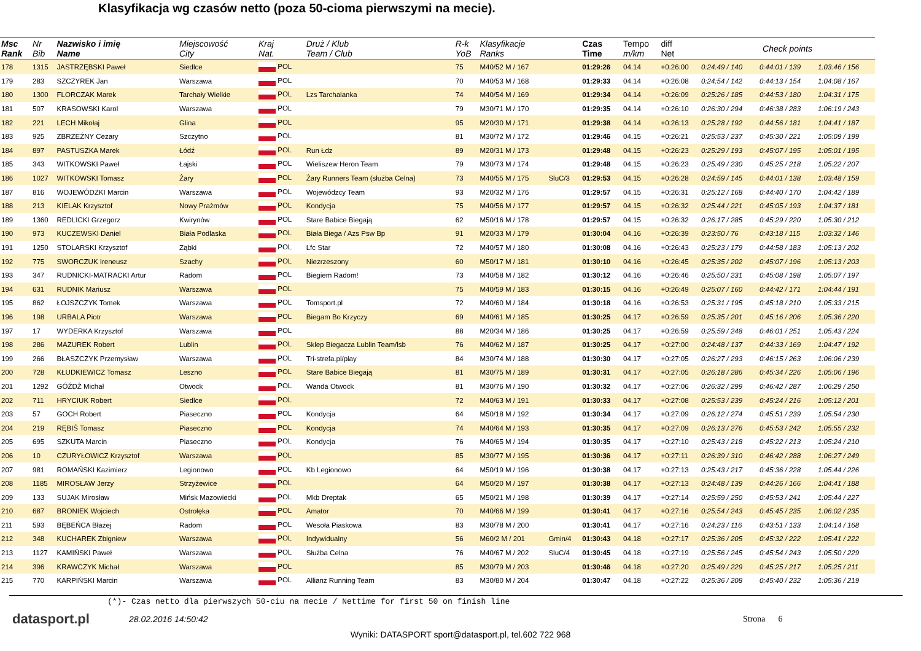Klasyfikacja wg czasów netto (poza 50-cioma pierwszymi na mecie).
| Msc Rank | Nr Bib | Nazwisko i imię Name | Miejscowość City | Kraj Nat. | Druż / Klub Team / Club | R-k YoB | Klasyfikacje Ranks | | Czas Time | Tempo m/km | diff Net | Check points | | |
| --- | --- | --- | --- | --- | --- | --- | --- | --- | --- | --- | --- | --- | --- | --- |
| 178 | 1315 | JASTRZĘBSKI Paweł | Siedlce | POL | | 75 | M40/52 M / 167 | | 01:29:26 | 04.14 | +0:26:00 | 0:24:49 / 140 | 0:44:01 / 139 | 1:03:46 / 156 |
| 179 | 283 | SZCZYREK Jan | Warszawa | POL | | 70 | M40/53 M / 168 | | 01:29:33 | 04.14 | +0:26:08 | 0:24:54 / 142 | 0:44:13 / 154 | 1:04:08 / 167 |
| 180 | 1300 | FLORCZAK Marek | Tarchały Wielkie | POL | Lzs Tarchalanka | 74 | M40/54 M / 169 | | 01:29:34 | 04.14 | +0:26:09 | 0:25:26 / 185 | 0:44:53 / 180 | 1:04:31 / 175 |
| 181 | 507 | KRASOWSKI Karol | Warszawa | POL | | 79 | M30/71 M / 170 | | 01:29:35 | 04.14 | +0:26:10 | 0:26:30 / 294 | 0:46:38 / 283 | 1:06:19 / 243 |
| 182 | 221 | LECH Mikołaj | Glina | POL | | 95 | M20/30 M / 171 | | 01:29:38 | 04.14 | +0:26:13 | 0:25:28 / 192 | 0:44:56 / 181 | 1:04:41 / 187 |
| 183 | 925 | ZBRZEŹNY Cezary | Szczytno | POL | | 81 | M30/72 M / 172 | | 01:29:46 | 04.15 | +0:26:21 | 0:25:53 / 237 | 0:45:30 / 221 | 1:05:09 / 199 |
| 184 | 897 | PASTUSZKA Marek | Łódź | POL | Run Łdz | 89 | M20/31 M / 173 | | 01:29:48 | 04.15 | +0:26:23 | 0:25:29 / 193 | 0:45:07 / 195 | 1:05:01 / 195 |
| 185 | 343 | WITKOWSKI Paweł | Łajski | POL | Wieliszew Heron Team | 79 | M30/73 M / 174 | | 01:29:48 | 04.15 | +0:26:23 | 0:25:49 / 230 | 0:45:25 / 218 | 1:05:22 / 207 |
| 186 | 1027 | WITKOWSKI Tomasz | Żary | POL | Żary Runners Team (służba Celna) | 73 | M40/55 M / 175 | SluC/3 | 01:29:53 | 04.15 | +0:26:28 | 0:24:59 / 145 | 0:44:01 / 138 | 1:03:48 / 159 |
| 187 | 816 | WOJEWÓDZKI Marcin | Warszawa | POL | Wojewódzcy Team | 93 | M20/32 M / 176 | | 01:29:57 | 04.15 | +0:26:31 | 0:25:12 / 168 | 0:44:40 / 170 | 1:04:42 / 189 |
| 188 | 213 | KIELAK Krzysztof | Nowy Prażmów | POL | Kondycja | 75 | M40/56 M / 177 | | 01:29:57 | 04.15 | +0:26:32 | 0:25:44 / 221 | 0:45:05 / 193 | 1:04:37 / 181 |
| 189 | 1360 | REDLICKI Grzegorz | Kwirynów | POL | Stare Babice Biegają | 62 | M50/16 M / 178 | | 01:29:57 | 04.15 | +0:26:32 | 0:26:17 / 285 | 0:45:29 / 220 | 1:05:30 / 212 |
| 190 | 973 | KUCZEWSKI Daniel | Biała Podlaska | POL | Biała Biega / Azs Psw Bp | 91 | M20/33 M / 179 | | 01:30:04 | 04.16 | +0:26:39 | 0:23:50 / 76 | 0:43:18 / 115 | 1:03:32 / 146 |
| 191 | 1250 | STOLARSKI Krzysztof | Ząbki | POL | Lfc Star | 72 | M40/57 M / 180 | | 01:30:08 | 04.16 | +0:26:43 | 0:25:23 / 179 | 0:44:58 / 183 | 1:05:13 / 202 |
| 192 | 775 | SWORCZUK Ireneusz | Szachy | POL | Niezrzeszony | 60 | M50/17 M / 181 | | 01:30:10 | 04.16 | +0:26:45 | 0:25:35 / 202 | 0:45:07 / 196 | 1:05:13 / 203 |
| 193 | 347 | RUDNICKI-MATRACKI Artur | Radom | POL | Biegiem Radom! | 73 | M40/58 M / 182 | | 01:30:12 | 04.16 | +0:26:46 | 0:25:50 / 231 | 0:45:08 / 198 | 1:05:07 / 197 |
| 194 | 631 | RUDNIK Mariusz | Warszawa | POL | | 75 | M40/59 M / 183 | | 01:30:15 | 04.16 | +0:26:49 | 0:25:07 / 160 | 0:44:42 / 171 | 1:04:44 / 191 |
| 195 | 862 | ŁOJSZCZYK Tomek | Warszawa | POL | Tomsport.pl | 72 | M40/60 M / 184 | | 01:30:18 | 04.16 | +0:26:53 | 0:25:31 / 195 | 0:45:18 / 210 | 1:05:33 / 215 |
| 196 | 198 | URBALA Piotr | Warszawa | POL | Biegam Bo Krzyczy | 69 | M40/61 M / 185 | | 01:30:25 | 04.17 | +0:26:59 | 0:25:35 / 201 | 0:45:16 / 206 | 1:05:36 / 220 |
| 197 | 17 | WYDERKA Krzysztof | Warszawa | POL | | 88 | M20/34 M / 186 | | 01:30:25 | 04.17 | +0:26:59 | 0:25:59 / 248 | 0:46:01 / 251 | 1:05:43 / 224 |
| 198 | 286 | MAZUREK Robert | Lublin | POL | Sklep Biegacza Lublin Team/lsb | 76 | M40/62 M / 187 | | 01:30:25 | 04.17 | +0:27:00 | 0:24:48 / 137 | 0:44:33 / 169 | 1:04:47 / 192 |
| 199 | 266 | BŁASZCZYK Przemysław | Warszawa | POL | Tri-strefa.pl/play | 84 | M30/74 M / 188 | | 01:30:30 | 04.17 | +0:27:05 | 0:26:27 / 293 | 0:46:15 / 263 | 1:06:06 / 239 |
| 200 | 728 | KŁUDKIEWICZ Tomasz | Leszno | POL | Stare Babice Biegają | 81 | M30/75 M / 189 | | 01:30:31 | 04.17 | +0:27:05 | 0:26:18 / 286 | 0:45:34 / 226 | 1:05:06 / 196 |
| 201 | 1292 | GÓŹDŹ Michał | Otwock | POL | Wanda Otwock | 81 | M30/76 M / 190 | | 01:30:32 | 04.17 | +0:27:06 | 0:26:32 / 299 | 0:46:42 / 287 | 1:06:29 / 250 |
| 202 | 711 | HRYCIUK Robert | Siedlce | POL | | 72 | M40/63 M / 191 | | 01:30:33 | 04.17 | +0:27:08 | 0:25:53 / 239 | 0:45:24 / 216 | 1:05:12 / 201 |
| 203 | 57 | GOCH Robert | Piaseczno | POL | Kondycja | 64 | M50/18 M / 192 | | 01:30:34 | 04.17 | +0:27:09 | 0:26:12 / 274 | 0:45:51 / 239 | 1:05:54 / 230 |
| 204 | 219 | RĘBIŚ Tomasz | Piaseczno | POL | Kondycja | 74 | M40/64 M / 193 | | 01:30:35 | 04.17 | +0:27:09 | 0:26:13 / 276 | 0:45:53 / 242 | 1:05:55 / 232 |
| 205 | 695 | SZKUTA Marcin | Piaseczno | POL | Kondycja | 76 | M40/65 M / 194 | | 01:30:35 | 04.17 | +0:27:10 | 0:25:43 / 218 | 0:45:22 / 213 | 1:05:24 / 210 |
| 206 | 10 | CZURYŁOWICZ Krzysztof | Warszawa | POL | | 85 | M30/77 M / 195 | | 01:30:36 | 04.17 | +0:27:11 | 0:26:39 / 310 | 0:46:42 / 288 | 1:06:27 / 249 |
| 207 | 981 | ROMAŃSKI Kazimierz | Legionowo | POL | Kb Legionowo | 64 | M50/19 M / 196 | | 01:30:38 | 04.17 | +0:27:13 | 0:25:43 / 217 | 0:45:36 / 228 | 1:05:44 / 226 |
| 208 | 1185 | MIROSŁAW Jerzy | Strzyżewice | POL | | 64 | M50/20 M / 197 | | 01:30:38 | 04.17 | +0:27:13 | 0:24:48 / 139 | 0:44:26 / 166 | 1:04:41 / 188 |
| 209 | 133 | SUJAK Mirosław | Mińsk Mazowiecki | POL | Mkb Dreptak | 65 | M50/21 M / 198 | | 01:30:39 | 04.17 | +0:27:14 | 0:25:59 / 250 | 0:45:53 / 241 | 1:05:44 / 227 |
| 210 | 687 | BRONIEK Wojciech | Ostrołęka | POL | Amator | 70 | M40/66 M / 199 | | 01:30:41 | 04.17 | +0:27:16 | 0:25:54 / 243 | 0:45:45 / 235 | 1:06:02 / 235 |
| 211 | 593 | BĘBEŃCA Błażej | Radom | POL | Wesoła Piaskowa | 83 | M30/78 M / 200 | | 01:30:41 | 04.17 | +0:27:16 | 0:24:23 / 116 | 0:43:51 / 133 | 1:04:14 / 168 |
| 212 | 348 | KUCHAREK Zbigniew | Warszawa | POL | Indywidualny | 56 | M60/2 M / 201 | Gmin/4 | 01:30:43 | 04.18 | +0:27:17 | 0:25:36 / 205 | 0:45:32 / 222 | 1:05:41 / 222 |
| 213 | 1127 | KAMIŃSKI Paweł | Warszawa | POL | Służba Celna | 76 | M40/67 M / 202 | SluC/4 | 01:30:45 | 04.18 | +0:27:19 | 0:25:56 / 245 | 0:45:54 / 243 | 1:05:50 / 229 |
| 214 | 396 | KRAWCZYK Michał | Warszawa | POL | | 85 | M30/79 M / 203 | | 01:30:46 | 04.18 | +0:27:20 | 0:25:49 / 229 | 0:45:25 / 217 | 1:05:25 / 211 |
| 215 | 770 | KARPIŃSKI Marcin | Warszawa | POL | Allianz Running Team | 83 | M30/80 M / 204 | | 01:30:47 | 04.18 | +0:27:22 | 0:25:36 / 208 | 0:45:40 / 232 | 1:05:36 / 219 |
(*)- Czas netto dla pierwszych 50-ciu na mecie / Nettime for first 50 on finish line
datasport.pl
28.02.2016 14:50:42 Strona 6
Wyniki: DATASPORT sport@datasport.pl, tel.602 722 968